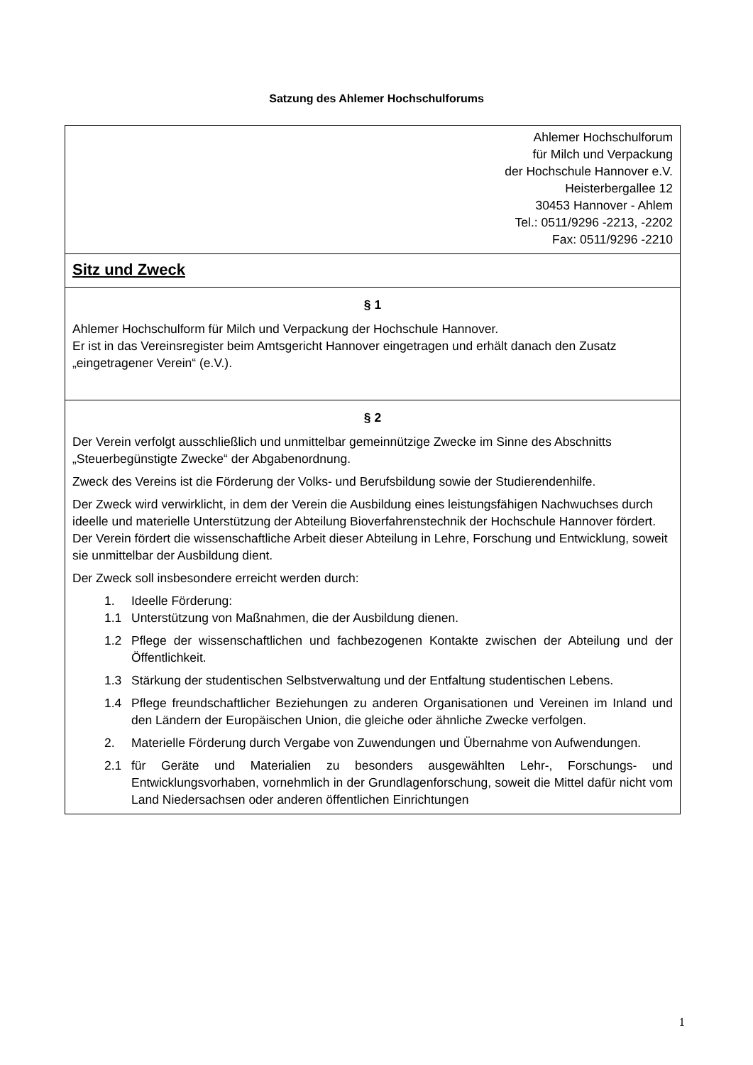Satzung des Ahlemer Hochschulforums
Ahlemer Hochschulforum
für Milch und Verpackung
der Hochschule Hannover e.V.
Heisterbergallee 12
30453 Hannover - Ahlem
Tel.: 0511/9296 -2213, -2202
Fax: 0511/9296 -2210
Sitz und Zweck
§ 1
Ahlemer Hochschulform für Milch und Verpackung der Hochschule Hannover.
Er ist in das Vereinsregister beim Amtsgericht Hannover eingetragen und erhält danach den Zusatz „eingetragener Verein“ (e.V.).
§ 2
Der Verein verfolgt ausschließlich und unmittelbar gemeinnützige Zwecke im Sinne des Abschnitts „Steuerbegünstigte Zwecke“ der Abgabenordnung.
Zweck des Vereins ist die Förderung der Volks- und Berufsbildung sowie der Studierendenhilfe.
Der Zweck wird verwirklicht, in dem der Verein die Ausbildung eines leistungsfähigen Nachwuchses durch ideelle und materielle Unterstützung der Abteilung Bioverfahrenstechnik der Hochschule Hannover fördert. Der Verein fördert die wissenschaftliche Arbeit dieser Abteilung in Lehre, Forschung und Entwicklung, soweit sie unmittelbar der Ausbildung dient.
Der Zweck soll insbesondere erreicht werden durch:
1. Ideelle Förderung:
1.1 Unterstützung von Maßnahmen, die der Ausbildung dienen.
1.2 Pflege der wissenschaftlichen und fachbezogenen Kontakte zwischen der Abteilung und der Öffentlichkeit.
1.3 Stärkung der studentischen Selbstverwaltung und der Entfaltung studentischen Lebens.
1.4 Pflege freundschaftlicher Beziehungen zu anderen Organisationen und Vereinen im Inland und den Ländern der Europäischen Union, die gleiche oder ähnliche Zwecke verfolgen.
2. Materielle Förderung durch Vergabe von Zuwendungen und Übernahme von Aufwendungen.
2.1 für Geräte und Materialien zu besonders ausgewählten Lehr-, Forschungs- und Entwicklungsvorhaben, vornehmlich in der Grundlagenforschung, soweit die Mittel dafür nicht vom Land Niedersachsen oder anderen öffentlichen Einrichtungen
1